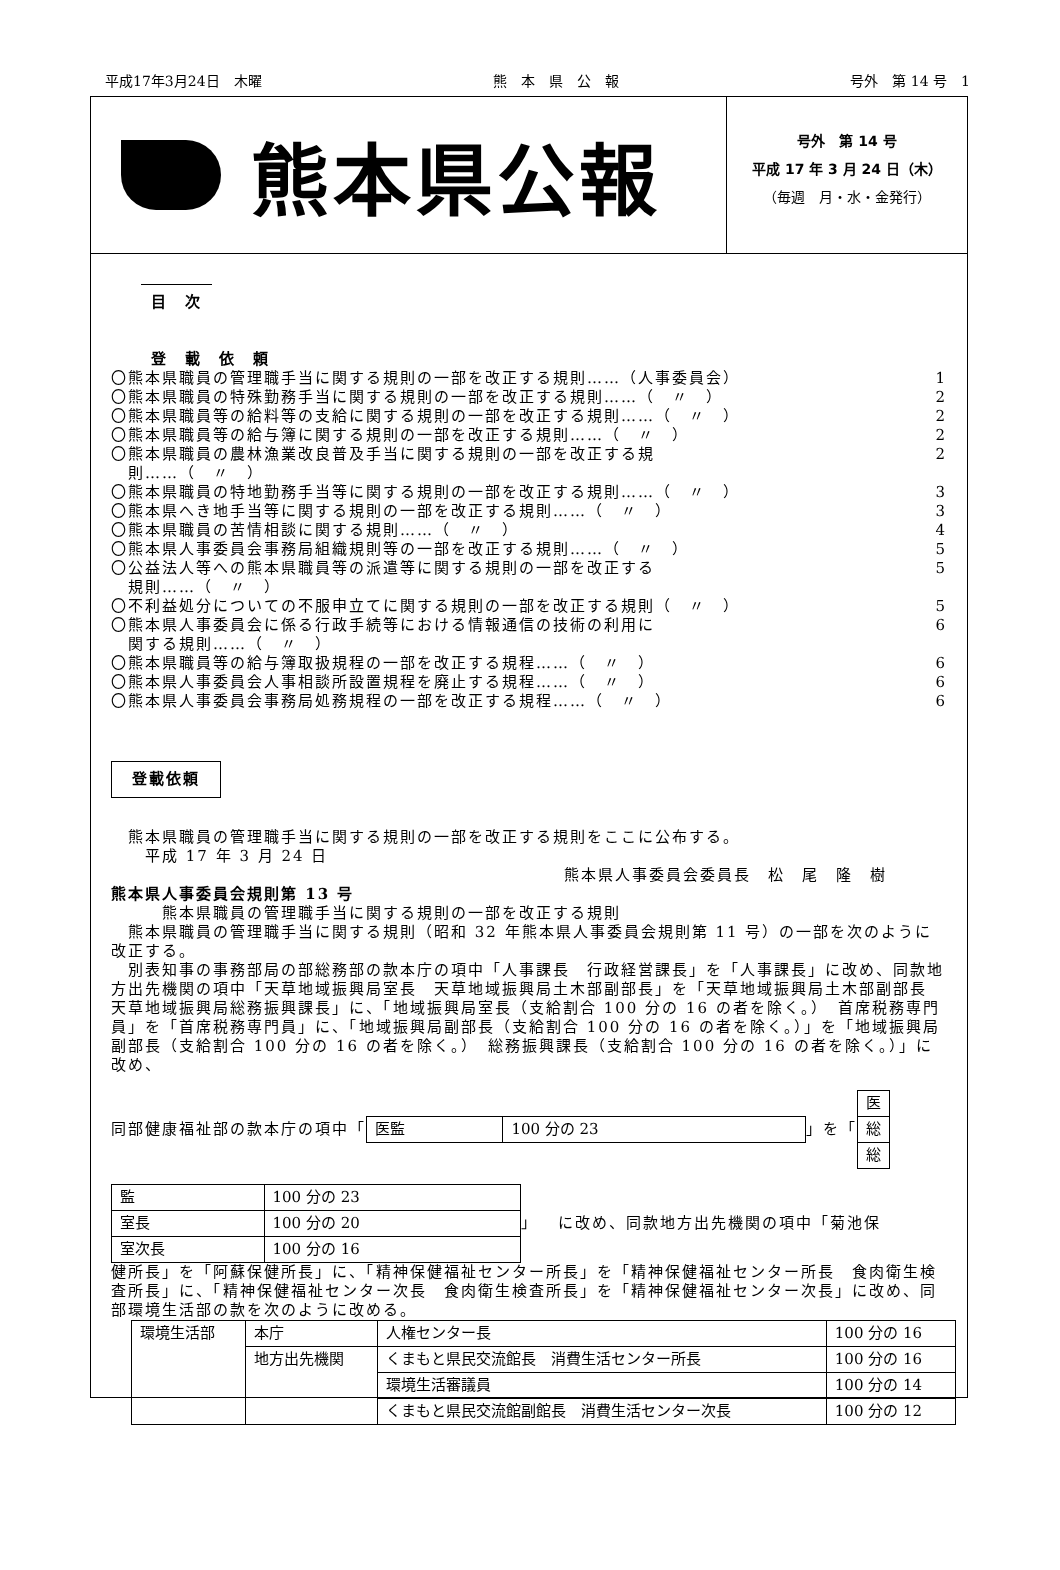平成17年3月24日　木曜 熊　本　県　公　報 号外　第 14 号　1
熊本県公報
号外　第 14 号
平成 17 年 3 月 24 日（木）
（毎週　月・水・金発行）
目　次
登　載　依　頼
〇熊本県職員の管理職手当に関する規則の一部を改正する規則……（人事委員会） 1
〇熊本県職員の特殊勤務手当に関する規則の一部を改正する規則……（　〃　） 2
〇熊本県職員等の給料等の支給に関する規則の一部を改正する規則……（　〃　） 2
〇熊本県職員等の給与簿に関する規則の一部を改正する規則……（　〃　） 2
〇熊本県職員の農林漁業改良普及手当に関する規則の一部を改正する規
　則……（　〃　） 2
〇熊本県職員の特地勤務手当等に関する規則の一部を改正する規則……（　〃　） 3
〇熊本県へき地手当等に関する規則の一部を改正する規則……（　〃　） 3
〇熊本県職員の苦情相談に関する規則……（　〃　） 4
〇熊本県人事委員会事務局組織規則等の一部を改正する規則……（　〃　） 5
〇公益法人等への熊本県職員等の派遣等に関する規則の一部を改正する
　規則……（　〃　） 5
〇不利益処分についての不服申立てに関する規則の一部を改正する規則（　〃　） 5
〇熊本県人事委員会に係る行政手続等における情報通信の技術の利用に
　関する規則……（　〃　） 6
〇熊本県職員等の給与簿取扱規程の一部を改正する規程……（　〃　） 6
〇熊本県人事委員会人事相談所設置規程を廃止する規程……（　〃　） 6
〇熊本県人事委員会事務局処務規程の一部を改正する規程……（　〃　） 6
登載依頼
　熊本県職員の管理職手当に関する規則の一部を改正する規則をここに公布する。
　　平成 17 年 3 月 24 日
熊本県人事委員会委員長　松　尾　隆　樹
熊本県人事委員会規則第 13 号
　　　熊本県職員の管理職手当に関する規則の一部を改正する規則
　熊本県職員の管理職手当に関する規則（昭和 32 年熊本県人事委員会規則第 11 号）の一部を次のように改正する。
　別表知事の事務部局の部総務部の款本庁の項中「人事課長　行政経営課長」を「人事課長」に改め、同款地方出先機関の項中「天草地域振興局室長　天草地域振興局土木部副部長」を「天草地域振興局土木部副部長　天草地域振興局総務振興課長」に、「地域振興局室長（支給割合 100 分の 16 の者を除く。）　首席税務専門員」を「首席税務専門員」に、「地域振興局副部長（支給割合 100 分の 16 の者を除く。）」を「地域振興局副部長（支給割合 100 分の 16 の者を除く。）　総務振興課長（支給割合 100 分の 16 の者を除く。）」に改め、
同部健康福祉部の款本庁の項中「
| 医監 | 100 分の 23 |
」を「
| 医 |
| 総 |
| 総 |
| 監 | 100 分の 23 |
| 室長 | 100 分の 20 |
| 室次長 | 100 分の 16 |
」 に改め、同款地方出先機関の項中「菊池保
健所長」を「阿蘇保健所長」に、「精神保健福祉センター所長」を「精神保健福祉センター所長　食肉衛生検査所長」に、「精神保健福祉センター次長　食肉衛生検査所長」を「精神保健福祉センター次長」に改め、同部環境生活部の款を次のように改める。
| 環境生活部 | 本庁 | 人権センター長 | 100 分の 16 |
| | 地方出先機関 | くまもと県民交流館長 消費生活センター所長 | 100 分の 16 |
| | | 環境生活審議員 | 100 分の 14 |
| | | くまもと県民交流館副館長 消費生活センター次長 | 100 分の 12 |